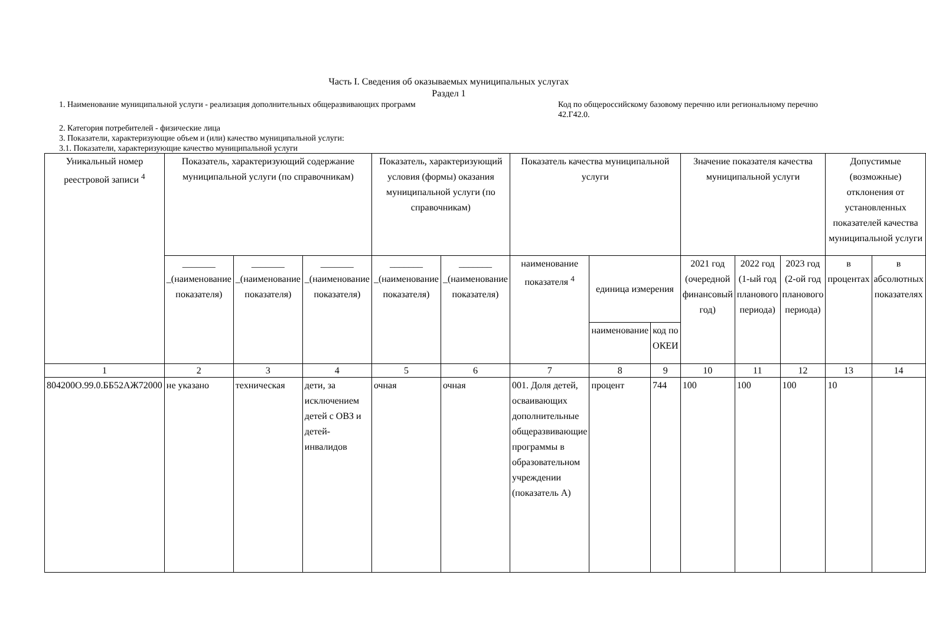Часть I. Сведения об оказываемых муниципальных услугах
Раздел 1
1. Наименование муниципальной услуги - реализация дополнительных общеразвивающих программ Код по общероссийскому базовому перечню или региональному перечню 42.Г42.0.
2. Категория потребителей - физические лица
3. Показатели, характеризующие объем и (или) качество муниципальной услуги:
3.1. Показатели, характеризующие качество муниципальной услуги
| Уникальный номер реестровой записи <sup>4</sup> | Показатель, характеризующий содержание муниципальной услуги (по справочникам) | | | Показатель, характеризующий условия (формы) оказания муниципальной услуги (по справочникам) | | Показатель качества муниципальной услуги | | | Значение показателя качества муниципальной услуги | | | Допустимые (возможные) отклонения от установленных показателей качества муниципальной услуги | |
| --- | --- | --- | --- | --- | --- | --- | --- | --- | --- | --- | --- | --- | --- |
| | _______ _(наименование показателя) | _______ _(наименование показателя) | _______ _(наименование показателя) | _______ _(наименование показателя) | _______ _(наименование показателя) | наименование показателя <sup>4</sup> | единица измерения | | 2021 год (очередной финансовый год) | 2022 год (1-ый год планового периода) | 2023 год (2-ой год планового периода) | в процентах | в абсолютных показателях |
| | | | | | | | наименование | код по ОКЕИ | | | | | |
| 1 | 2 | 3 | 4 | 5 | 6 | 7 | 8 | 9 | 10 | 11 | 12 | 13 | 14 |
| 804200О.99.0.ББ52АЖ72000 | не указано | техническая | дети, за исключением детей с ОВЗ и детей-инвалидов | очная | очная | 001. Доля детей, осваивающих дополнительные общеразвивающие программы в образовательном учреждении (показатель А) | процент | 744 | 100 | 100 | 100 | 10 | |